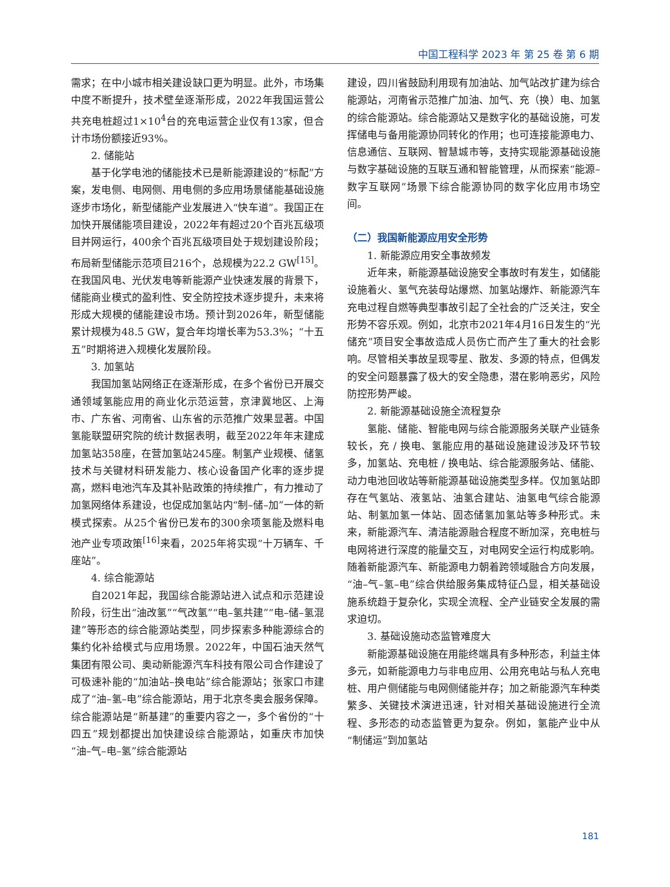中国工程科学 2023 年 第 25 卷 第 6 期
需求；在中小城市相关建设缺口更为明显。此外，市场集中度不断提升，技术壁垒逐渐形成，2022年我国运营公共充电桩超过1×10<sup>4</sup>台的充电运营企业仅有13家，但合计市场份额接近93%。
2. 储能站
基于化学电池的储能技术已是新能源建设的“标配”方案，发电侧、电网侧、用电侧的多应用场景储能基础设施逐步市场化，新型储能产业发展进入“快车道”。我国正在加快开展储能项目建设，2022年有超过20个百兆瓦级项目并网运行，400余个百兆瓦级项目处于规划建设阶段；布局新型储能示范项目216个，总规模为22.2 GW<sup>[15]</sup>。在我国风电、光伏发电等新能源产业快速发展的背景下，储能商业模式的盈利性、安全防控技术逐步提升，未来将形成大规模的储能建设市场。预计到2026年，新型储能累计规模为48.5 GW，复合年均增长率为53.3%；“十五五”时期将进入规模化发展阶段。
3. 加氢站
我国加氢站网络正在逐渐形成，在多个省份已开展交通领域氢能应用的商业化示范运营，京津冀地区、上海市、广东省、河南省、山东省的示范推广效果显著。中国氢能联盟研究院的统计数据表明，截至2022年年末建成加氢站358座，在营加氢站245座。制氢产业规模、储氢技术与关键材料研发能力、核心设备国产化率的逐步提高，燃料电池汽车及其补贴政策的持续推广，有力推动了加氢网络体系建设，也促成加氢站内“制–储–加”一体的新模式探索。从25个省份已发布的300余项氢能及燃料电池产业专项政策<sup>[16]</sup>来看，2025年将实现“十万辆车、千座站”。
4. 综合能源站
自2021年起，我国综合能源站进入试点和示范建设阶段，衍生出“油改氢”“气改氢”“电–氢共建”“电–储–氢混建”等形态的综合能源站类型，同步探索多种能源综合的集约化补给模式与应用场景。2022年，中国石油天然气集团有限公司、奥动新能源汽车科技有限公司合作建设了可极速补能的“加油站–换电站”综合能源站；张家口市建成了“油–氢–电”综合能源站，用于北京冬奥会服务保障。综合能源站是“新基建”的重要内容之一，多个省份的“十四五”规划都提出加快建设综合能源站，如重庆市加快“油–气–电–氢”综合能源站
建设，四川省鼓励利用现有加油站、加气站改扩建为综合能源站，河南省示范推广加油、加气、充（换）电、加氢的综合能源站。综合能源站又是数字化的基础设施，可发挥储电与备用能源协同转化的作用；也可连接能源电力、信息通信、互联网、智慧城市等，支持实现能源基础设施与数字基础设施的互联互通和智能管理，从而探索“能源–数字互联网”场景下综合能源协同的数字化应用市场空间。
（二）我国新能源应用安全形势
1. 新能源应用安全事故频发
近年来，新能源基础设施安全事故时有发生，如储能设施着火、氢气充装母站爆燃、加氢站爆炸、新能源汽车充电过程自燃等典型事故引起了全社会的广泛关注，安全形势不容乐观。例如，北京市2021年4月16日发生的“光储充”项目安全事故造成人员伤亡而产生了重大的社会影响。尽管相关事故呈现零星、散发、多源的特点，但偶发的安全问题暴露了极大的安全隐患，潜在影响恶劣，风险防控形势严峻。
2. 新能源基础设施全流程复杂
氢能、储能、智能电网与综合能源服务关联产业链条较长，充 / 换电、氢能应用的基础设施建设涉及环节较多，加氢站、充电桩 / 换电站、综合能源服务站、储能、动力电池回收站等新能源基础设施类型多样。仅加氢站即存在气氢站、液氢站、油氢合建站、油氢电气综合能源站、制氢加氢一体站、固态储氢加氢站等多种形式。未来，新能源汽车、清洁能源融合程度不断加深，充电桩与电网将进行深度的能量交互，对电网安全运行构成影响。随着新能源汽车、新能源电力朝着跨领域融合方向发展，“油–气–氢–电”综合供给服务集成特征凸显，相关基础设施系统趋于复杂化，实现全流程、全产业链安全发展的需求迫切。
3. 基础设施动态监管难度大
新能源基础设施在用能终端具有多种形态，利益主体多元，如新能源电力与非电应用、公用充电站与私人充电桩、用户侧储能与电网侧储能并存；加之新能源汽车种类繁多、关键技术演进迅速，针对相关基础设施进行全流程、多形态的动态监管更为复杂。例如，氢能产业中从“制储运”到加氢站
181